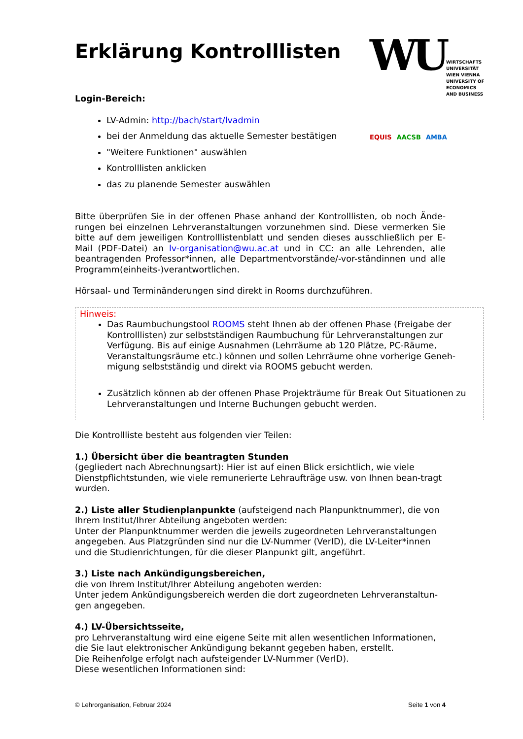WU
WIRTSCHAFTS
UNIVERSITÄT
WIEN VIENNA
UNIVERSITY OF
ECONOMICS
AND BUSINESS
EQUIS AACSB AMBA
Erklärung Kontrolllisten
Login-Bereich:
LV-Admin: http://bach/start/lvadmin
bei der Anmeldung das aktuelle Semester bestätigen
"Weitere Funktionen" auswählen
Kontrolllisten anklicken
das zu planende Semester auswählen
Bitte überprüfen Sie in der offenen Phase anhand der Kontrolllisten, ob noch Ände-rungen bei einzelnen Lehrveranstaltungen vorzunehmen sind. Diese vermerken Sie bitte auf dem jeweiligen Kontrolllistenblatt und senden dieses ausschließlich per E-Mail (PDF-Datei) an lv-organisation@wu.ac.at und in CC: an alle Lehrenden, alle beantragenden Professor*innen, alle Departmentvorstände/-vor-ständinnen und alle Programm(einheits-)verantwortlichen.
Hörsaal- und Terminänderungen sind direkt in Rooms durchzuführen.
Hinweis:
Das Raumbuchungstool ROOMS steht Ihnen ab der offenen Phase (Freigabe der Kontrolllisten) zur selbstständigen Raumbuchung für Lehrveranstaltungen zur Verfügung. Bis auf einige Ausnahmen (Lehrräume ab 120 Plätze, PC-Räume, Veranstaltungsräume etc.) können und sollen Lehrräume ohne vorherige Geneh-migung selbstständig und direkt via ROOMS gebucht werden.
Zusätzlich können ab der offenen Phase Projekträume für Break Out Situationen zu Lehrveranstaltungen und Interne Buchungen gebucht werden.
Die Kontrollliste besteht aus folgenden vier Teilen:
1.) Übersicht über die beantragten Stunden
(gegliedert nach Abrechnungsart): Hier ist auf einen Blick ersichtlich, wie viele Dienstpflichtstunden, wie viele remunerierte Lehraufträge usw. von Ihnen bean-tragt wurden.
2.) Liste aller Studienplanpunkte (aufsteigend nach Planpunktnummer), die von Ihrem Institut/Ihrer Abteilung angeboten werden:
Unter der Planpunktnummer werden die jeweils zugeordneten Lehrveranstaltungen angegeben. Aus Platzgründen sind nur die LV-Nummer (VerID), die LV-Leiter*innen und die Studienrichtungen, für die dieser Planpunkt gilt, angeführt.
3.) Liste nach Ankündigungsbereichen,
die von Ihrem Institut/Ihrer Abteilung angeboten werden:
Unter jedem Ankündigungsbereich werden die dort zugeordneten Lehrveranstaltun-gen angegeben.
4.) LV-Übersichtsseite,
pro Lehrveranstaltung wird eine eigene Seite mit allen wesentlichen Informationen, die Sie laut elektronischer Ankündigung bekannt gegeben haben, erstellt.
Die Reihenfolge erfolgt nach aufsteigender LV-Nummer (VerID).
Diese wesentlichen Informationen sind:
© Lehrorganisation, Februar 2024 Seite 1 von 4